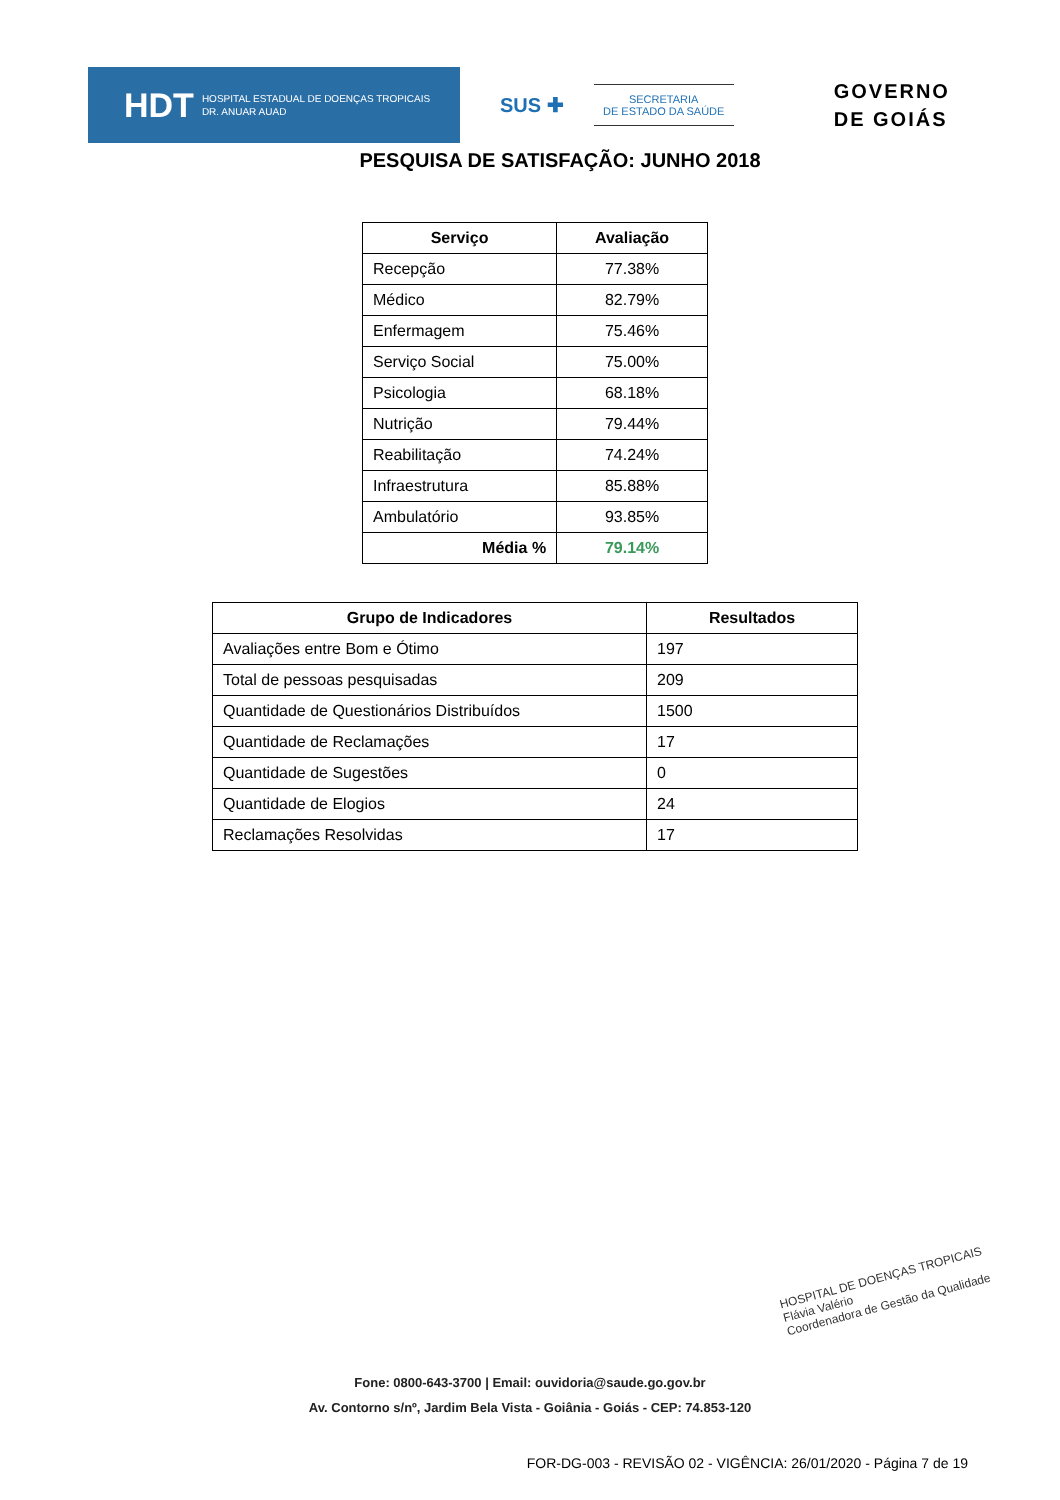HDT HOSPITAL ESTADUAL DE DOENÇAS TROPICAIS
DR. ANUAR AUAD
SUS ✚
SECRETARIA
DE ESTADO DA SAÚDE
GOVERNO
DE GOIÁS
PESQUISA DE SATISFAÇÃO: JUNHO 2018
| Serviço | Avaliação |
| --- | --- |
| Recepção | 77.38% |
| Médico | 82.79% |
| Enfermagem | 75.46% |
| Serviço Social | 75.00% |
| Psicologia | 68.18% |
| Nutrição | 79.44% |
| Reabilitação | 74.24% |
| Infraestrutura | 85.88% |
| Ambulatório | 93.85% |
| Média % | 79.14% |
| Grupo de Indicadores | Resultados |
| --- | --- |
| Avaliações entre Bom e Ótimo | 197 |
| Total de pessoas pesquisadas | 209 |
| Quantidade de Questionários Distribuídos | 1500 |
| Quantidade de Reclamações | 17 |
| Quantidade de Sugestões | 0 |
| Quantidade de Elogios | 24 |
| Reclamações Resolvidas | 17 |
HOSPITAL DE DOENÇAS TROPICAIS
Flávia Valério
Coordenadora de Gestão da Qualidade
Fone: 0800-643-3700 | Email: ouvidoria@saude.go.gov.br
Av. Contorno s/nº, Jardim Bela Vista - Goiânia - Goiás - CEP: 74.853-120
FOR-DG-003 - REVISÃO 02 - VIGÊNCIA: 26/01/2020 - Página 7 de 19